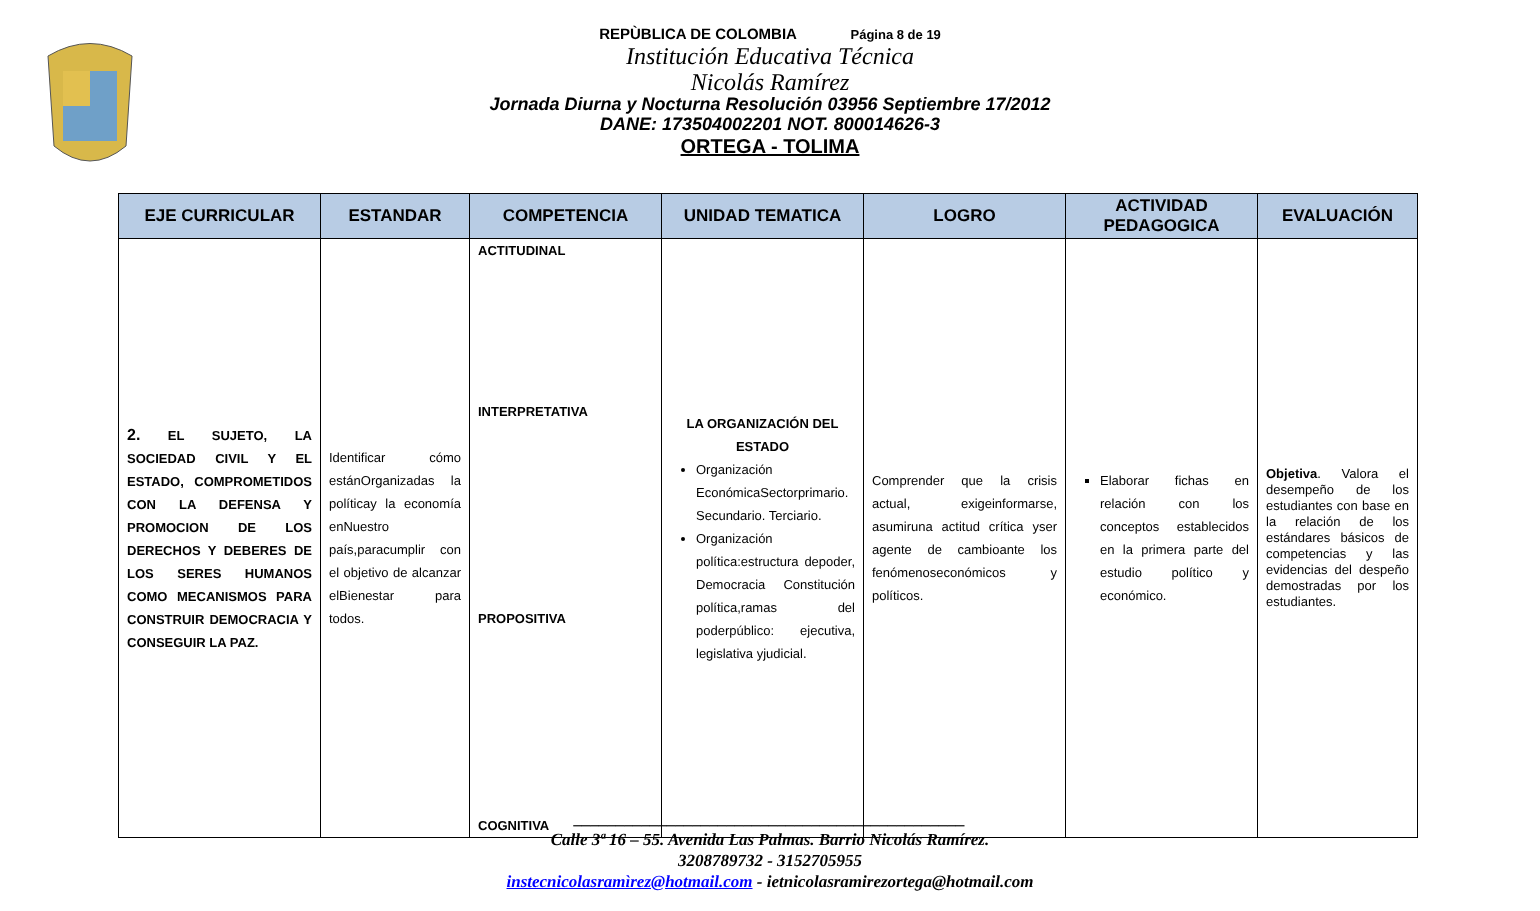REPÙBLICA DE COLOMBIA Página 8 de 19
Institución Educativa Técnica
Nicolás Ramírez
Jornada Diurna y Nocturna Resolución 03956 Septiembre 17/2012
DANE: 173504002201 NOT. 800014626-3
ORTEGA - TOLIMA
| EJE CURRICULAR | ESTANDAR | COMPETENCIA | UNIDAD TEMATICA | LOGRO | ACTIVIDAD PEDAGOGICA | EVALUACIÓN |
| --- | --- | --- | --- | --- | --- | --- |
| 2. EL SUJETO, LA SOCIEDAD CIVIL Y EL ESTADO, COMPROMETIDOS CON LA DEFENSA Y PROMOCION DE LOS DERECHOS Y DEBERES DE LOS SERES HUMANOS COMO MECANISMOS PARA CONSTRUIR DEMOCRACIA Y CONSEGUIR LA PAZ. | Identificar cómo estánOrganizadas la políticay la economía enNuestro país,paracumplir con el objetivo de alcanzar elBienestar para todos. | ACTITUDINAL INTERPRETATIVA PROPOSITIVA COGNITIVA | LA ORGANIZACIÓN DEL ESTADO Organización EconómicaSectorprimario. Secundario. Terciario. Organización política:estructura depoder, Democracia Constitución política,ramas del poderpúblico: ejecutiva, legislativa yjudicial. | Comprender que la crisis actual, exigeinformarse, asumiruna actitud crítica yser agente de cambioante los fenómenoseconómicos y políticos. | Elaborar fichas en relación con los conceptos establecidos en la primera parte del estudio político y económico. | Objetiva . Valora el desempeño de los estudiantes con base en la relación de los estándares básicos de competencias y las evidencias del despeño demostradas por los estudiantes. |
______________________________________________
Calle 3ª 16 – 55. Avenida Las Palmas. Barrio Nicolás Ramírez.
3208789732 - 3152705955
instecnicolasramìrez@hotmail.com - ietnicolasramirezortega@hotmail.com